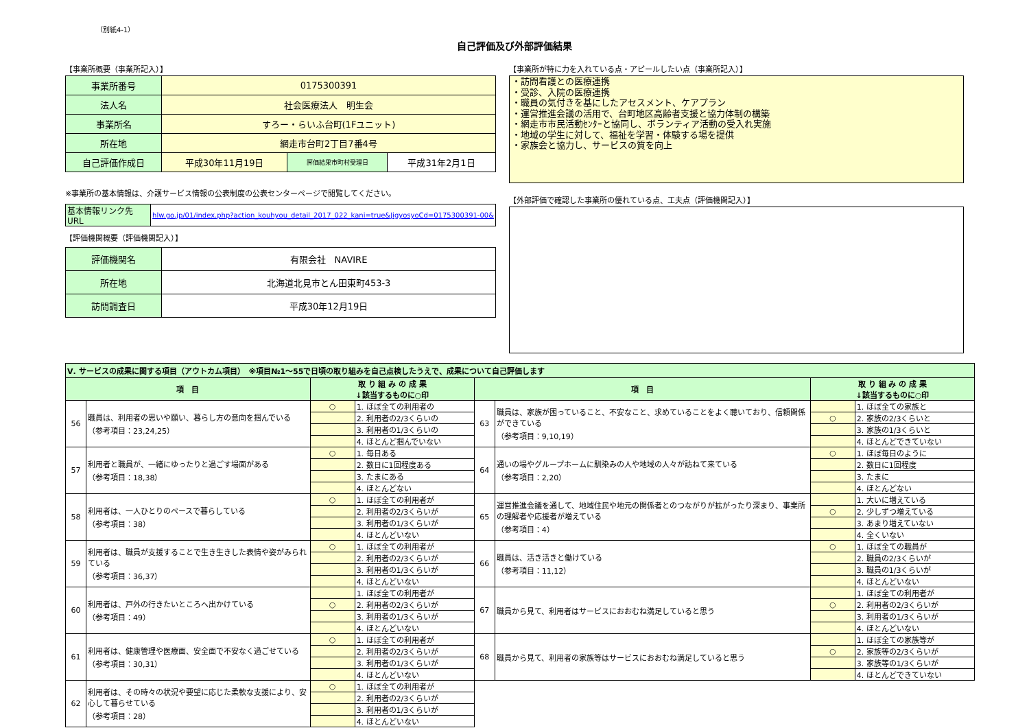（別紙4-1）
自己評価及び外部評価結果
【事業所概要（事業所記入）】
| 事業所番号 | 0175300391 | | |
| 法人名 | 社会医療法人 明生会 | | |
| 事業所名 | すろー・らいふ台町(1Fユニット) | | |
| 所在地 | 網走市台町2丁目7番4号 | | |
| 自己評価作成日 | 平成30年11月19日 | 評価結果市町村受理日 | 平成31年2月1日 |
※事業所の基本情報は、介護サービス情報の公表制度の公表センターページで閲覧してください。
| 基本情報リンク先URL | hlw.go.jp/01/index.php?action_kouhyou_detail_2017_022_kani=true&JigyosyoCd=0175300391-00& |
【評価機関概要（評価機関記入）】
| 評価機関名 | 有限会社 NAVIRE |
| 所在地 | 北海道北見市とん田東町453-3 |
| 訪問調査日 | 平成30年12月19日 |
【事業所が特に力を入れている点・アピールしたい点（事業所記入）】
・訪問看護との医療連携
・受診、入院の医療連携
・職員の気付きを基にしたアセスメント、ケアプラン
・運営推進会議の活用で、台町地区高齢者支援と協力体制の構築
・網走市市民活動ｾﾝﾀｰと協同し、ボランティア活動の受入れ実施
・地域の学生に対して、福祉を学習・体験する場を提供
・家族会と協力し、サービスの質を向上
【外部評価で確認した事業所の優れている点、工夫点（評価機関記入）】
| Ⅴ. サービスの成果に関する項目（アウトカム項目） ※項目№1～55で日頃の取り組みを自己点検したうえで、成果について自己評価します | | | | | | | |
| 項 目 | | 取 り 組 み の 成 果 ↓該当するものに○印 | | 項 目 | | 取 り 組 み の 成 果 ↓該当するものに○印 | |
| 56 | 職員は、利用者の思いや願い、暮らし方の意向を掴んでいる （参考項目：23,24,25） | ○ | 1. ほぼ全ての利用者の | 63 | 職員は、家族が困っていること、不安なこと、求めていることをよく聴いており、信頼関係ができている （参考項目：9,10,19） | | 1. ほぼ全ての家族と |
| | | | 2. 利用者の2/3くらいの | | | ○ | 2. 家族の2/3くらいと |
| | | | 3. 利用者の1/3くらいの | | | | 3. 家族の1/3くらいと |
| | | | 4. ほとんど掴んでいない | | | | 4. ほとんどできていない |
| 57 | 利用者と職員が、一緒にゆったりと過ごす場面がある （参考項目：18,38） | ○ | 1. 毎日ある | 64 | 通いの場やグループホームに馴染みの人や地域の人々が訪ねて来ている （参考項目：2,20） | ○ | 1. ほぼ毎日のように |
| | | | 2. 数日に1回程度ある | | | | 2. 数日に1回程度 |
| | | | 3. たまにある | | | | 3. たまに |
| | | | 4. ほとんどない | | | | 4. ほとんどない |
| 58 | 利用者は、一人ひとりのペースで暮らしている （参考項目：38） | ○ | 1. ほぼ全ての利用者が | 65 | 運営推進会議を通して、地域住民や地元の関係者とのつながりが拡がったり深まり、事業所の理解者や応援者が増えている （参考項目：4） | | 1. 大いに増えている |
| | | | 2. 利用者の2/3くらいが | | | ○ | 2. 少しずつ増えている |
| | | | 3. 利用者の1/3くらいが | | | | 3. あまり増えていない |
| | | | 4. ほとんどいない | | | | 4. 全くいない |
| 59 | 利用者は、職員が支援することで生き生きした表情や姿がみられている （参考項目：36,37） | ○ | 1. ほぼ全ての利用者が | 66 | 職員は、活き活きと働けている （参考項目：11,12） | ○ | 1. ほぼ全ての職員が |
| | | | 2. 利用者の2/3くらいが | | | | 2. 職員の2/3くらいが |
| | | | 3. 利用者の1/3くらいが | | | | 3. 職員の1/3くらいが |
| | | | 4. ほとんどいない | | | | 4. ほとんどいない |
| 60 | 利用者は、戸外の行きたいところへ出かけている （参考項目：49） | | 1. ほぼ全ての利用者が | 67 | 職員から見て、利用者はサービスにおおむね満足していると思う | | 1. ほぼ全ての利用者が |
| | | ○ | 2. 利用者の2/3くらいが | | | ○ | 2. 利用者の2/3くらいが |
| | | | 3. 利用者の1/3くらいが | | | | 3. 利用者の1/3くらいが |
| | | | 4. ほとんどいない | | | | 4. ほとんどいない |
| 61 | 利用者は、健康管理や医療面、安全面で不安なく過ごせている （参考項目：30,31） | ○ | 1. ほぼ全ての利用者が | 68 | 職員から見て、利用者の家族等はサービスにおおむね満足していると思う | | 1. ほぼ全ての家族等が |
| | | | 2. 利用者の2/3くらいが | | | ○ | 2. 家族等の2/3くらいが |
| | | | 3. 利用者の1/3くらいが | | | | 3. 家族等の1/3くらいが |
| | | | 4. ほとんどいない | | | | 4. ほとんどできていない |
| 62 | 利用者は、その時々の状況や要望に応じた柔軟な支援により、安心して暮らせている （参考項目：28） | ○ | 1. ほぼ全ての利用者が | | | | |
| | | | 2. 利用者の2/3くらいが | | | | |
| | | | 3. 利用者の1/3くらいが | | | | |
| | | | 4. ほとんどいない | | | | |